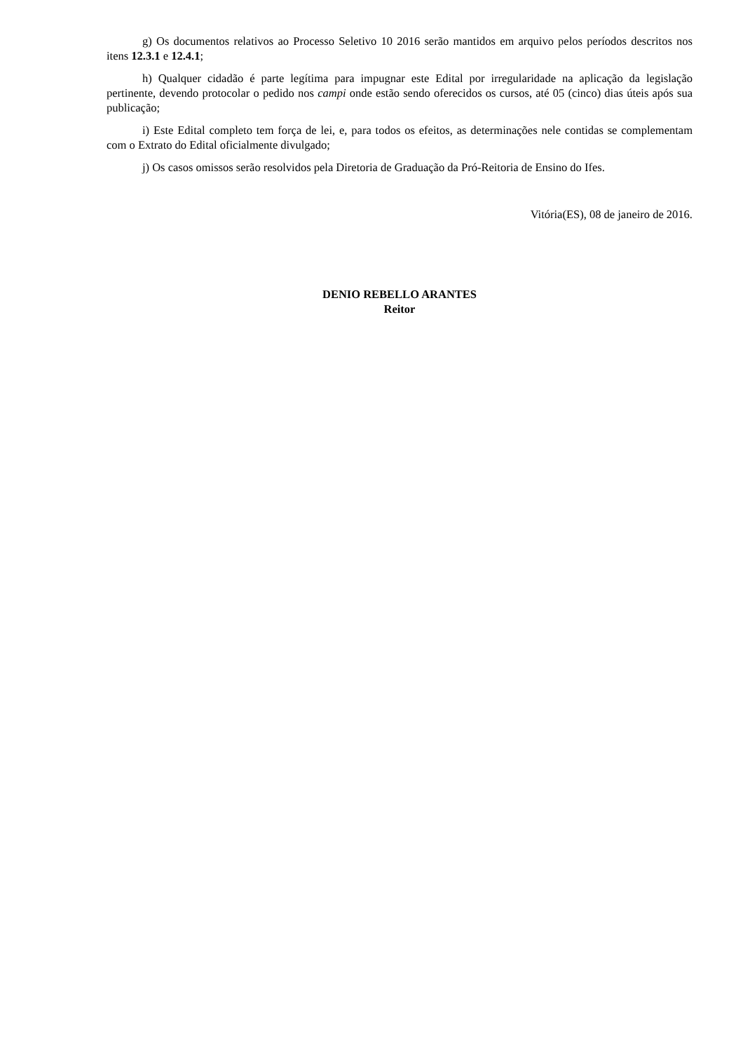g) Os documentos relativos ao Processo Seletivo 10 2016 serão mantidos em arquivo pelos períodos descritos nos itens 12.3.1 e 12.4.1;
h) Qualquer cidadão é parte legítima para impugnar este Edital por irregularidade na aplicação da legislação pertinente, devendo protocolar o pedido nos campi onde estão sendo oferecidos os cursos, até 05 (cinco) dias úteis após sua publicação;
i) Este Edital completo tem força de lei, e, para todos os efeitos, as determinações nele contidas se complementam com o Extrato do Edital oficialmente divulgado;
j) Os casos omissos serão resolvidos pela Diretoria de Graduação da Pró-Reitoria de Ensino do Ifes.
Vitória(ES), 08 de janeiro de 2016.
DENIO REBELLO ARANTES
Reitor